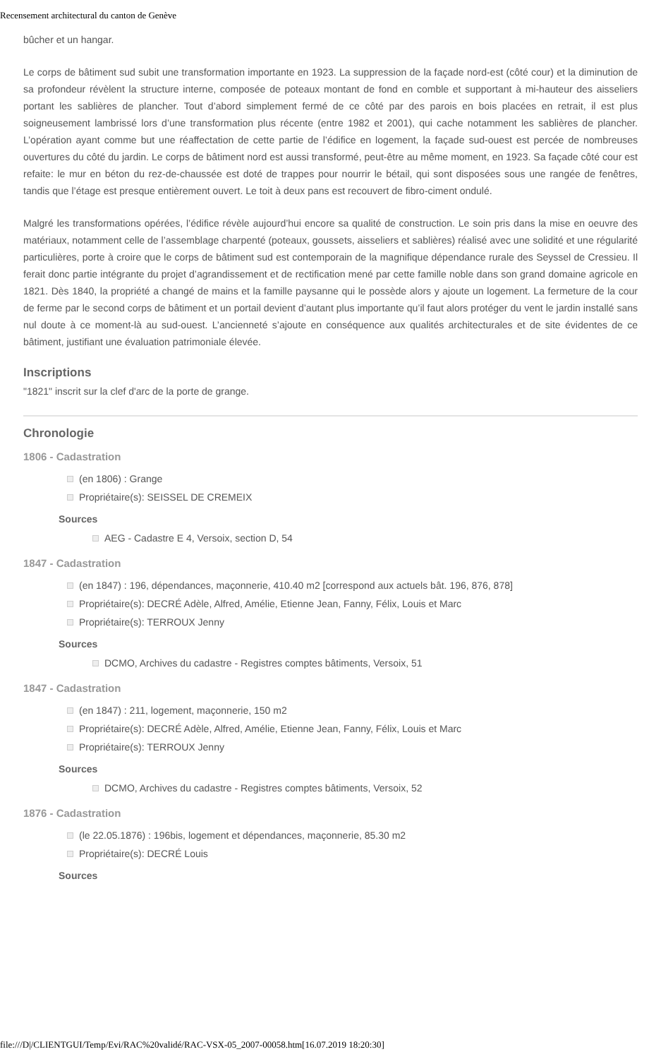Recensement architectural du canton de Genève
bûcher et un hangar.
Le corps de bâtiment sud subit une transformation importante en 1923. La suppression de la façade nord-est (côté cour) et la diminution de sa profondeur révèlent la structure interne, composée de poteaux montant de fond en comble et supportant à mi-hauteur des aisseliers portant les sablières de plancher. Tout d’abord simplement fermé de ce côté par des parois en bois placées en retrait, il est plus soigneusement lambrissé lors d’une transformation plus récente (entre 1982 et 2001), qui cache notamment les sablières de plancher. L’opération ayant comme but une réaffectation de cette partie de l’édifice en logement, la façade sud-ouest est percée de nombreuses ouvertures du côté du jardin. Le corps de bâtiment nord est aussi transformé, peut-être au même moment, en 1923. Sa façade côté cour est refaite: le mur en béton du rez-de-chaussée est doté de trappes pour nourrir le bétail, qui sont disposées sous une rangée de fenêtres, tandis que l’étage est presque entièrement ouvert. Le toit à deux pans est recouvert de fibro-ciment ondulé.
Malgré les transformations opérées, l’édifice révèle aujourd’hui encore sa qualité de construction. Le soin pris dans la mise en oeuvre des matériaux, notamment celle de l’assemblage charpenté (poteaux, goussets, aisseliers et sablières) réalisé avec une solidité et une régularité particulières, porte à croire que le corps de bâtiment sud est contemporain de la magnifique dépendance rurale des Seyssel de Cressieu. Il ferait donc partie intégrante du projet d’agrandissement et de rectification mené par cette famille noble dans son grand domaine agricole en 1821. Dès 1840, la propriété a changé de mains et la famille paysanne qui le possède alors y ajoute un logement. La fermeture de la cour de ferme par le second corps de bâtiment et un portail devient d’autant plus importante qu’il faut alors protéger du vent le jardin installé sans nul doute à ce moment-là au sud-ouest. L’ancienneté s’ajoute en conséquence aux qualités architecturales et de site évidentes de ce bâtiment, justifiant une évaluation patrimoniale élevée.
Inscriptions
"1821" inscrit sur la clef d'arc de la porte de grange.
Chronologie
1806 - Cadastration
(en 1806) : Grange
Propriétaire(s): SEISSEL DE CREMEIX
Sources
AEG - Cadastre E 4, Versoix, section D, 54
1847 - Cadastration
(en 1847) : 196, dépendances, maçonnerie, 410.40 m2 [correspond aux actuels bât. 196, 876, 878]
Propriétaire(s): DECRÉ Adèle, Alfred, Amélie, Etienne Jean, Fanny, Félix, Louis et Marc
Propriétaire(s): TERROUX Jenny
Sources
DCMO, Archives du cadastre - Registres comptes bâtiments, Versoix, 51
1847 - Cadastration
(en 1847) : 211, logement, maçonnerie, 150 m2
Propriétaire(s): DECRÉ Adèle, Alfred, Amélie, Etienne Jean, Fanny, Félix, Louis et Marc
Propriétaire(s): TERROUX Jenny
Sources
DCMO, Archives du cadastre - Registres comptes bâtiments, Versoix, 52
1876 - Cadastration
(le 22.05.1876) : 196bis, logement et dépendances, maçonnerie, 85.30 m2
Propriétaire(s): DECRÉ Louis
Sources
file:///D|/CLIENTGUI/Temp/Evi/RAC%20validé/RAC-VSX-05_2007-00058.htm[16.07.2019 18:20:30]